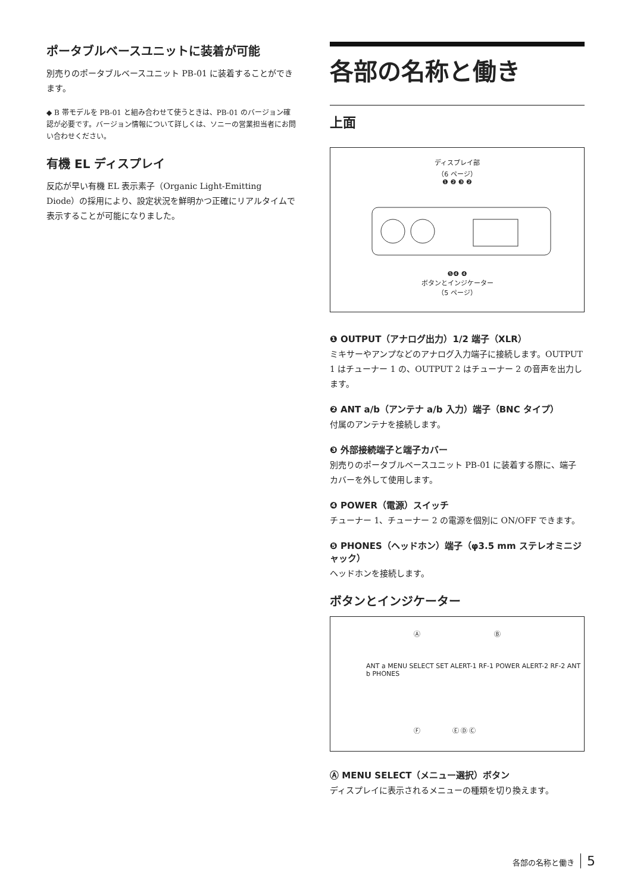ポータブルベースユニットに装着が可能
別売りのポータブルベースユニット PB-01 に装着することができます。
◆ B 帯モデルを PB-01 と組み合わせて使うときは、PB-01 のバージョン確認が必要です。バージョン情報について詳しくは、ソニーの営業担当者にお問い合わせください。
有機 EL ディスプレイ
反応が早い有機 EL 表示素子（Organic Light-Emitting Diode）の採用により、設定状況を鮮明かつ正確にリアルタイムで表示することが可能になりました。
各部の名称と働き
上面
ディスプレイ部
（6 ページ）
❶ ❷ ❸ ❷
❺❹ ❹
ボタンとインジケーター
（5 ページ）
❶ OUTPUT（アナログ出力）1/2 端子（XLR）
ミキサーやアンプなどのアナログ入力端子に接続します。OUTPUT 1 はチューナー 1 の、OUTPUT 2 はチューナー 2 の音声を出力します。
❷ ANT a/b（アンテナ a/b 入力）端子（BNC タイプ）
付属のアンテナを接続します。
❸ 外部接続端子と端子カバー
別売りのポータブルベースユニット PB-01 に装着する際に、端子カバーを外して使用します。
❹ POWER（電源）スイッチ
チューナー 1、チューナー 2 の電源を個別に ON/OFF できます。
❺ PHONES（ヘッドホン）端子（φ3.5 mm ステレオミニジャック）
ヘッドホンを接続します。
ボタンとインジケーター
Ⓐ Ⓑ
ANT a MENU SELECT SET ALERT-1 RF-1 POWER ALERT-2 RF-2 ANT b PHONES
Ⓕ Ⓔ Ⓓ Ⓒ
Ⓐ MENU SELECT（メニュー選択）ボタン
ディスプレイに表示されるメニューの種類を切り換えます。
各部の名称と働き 5